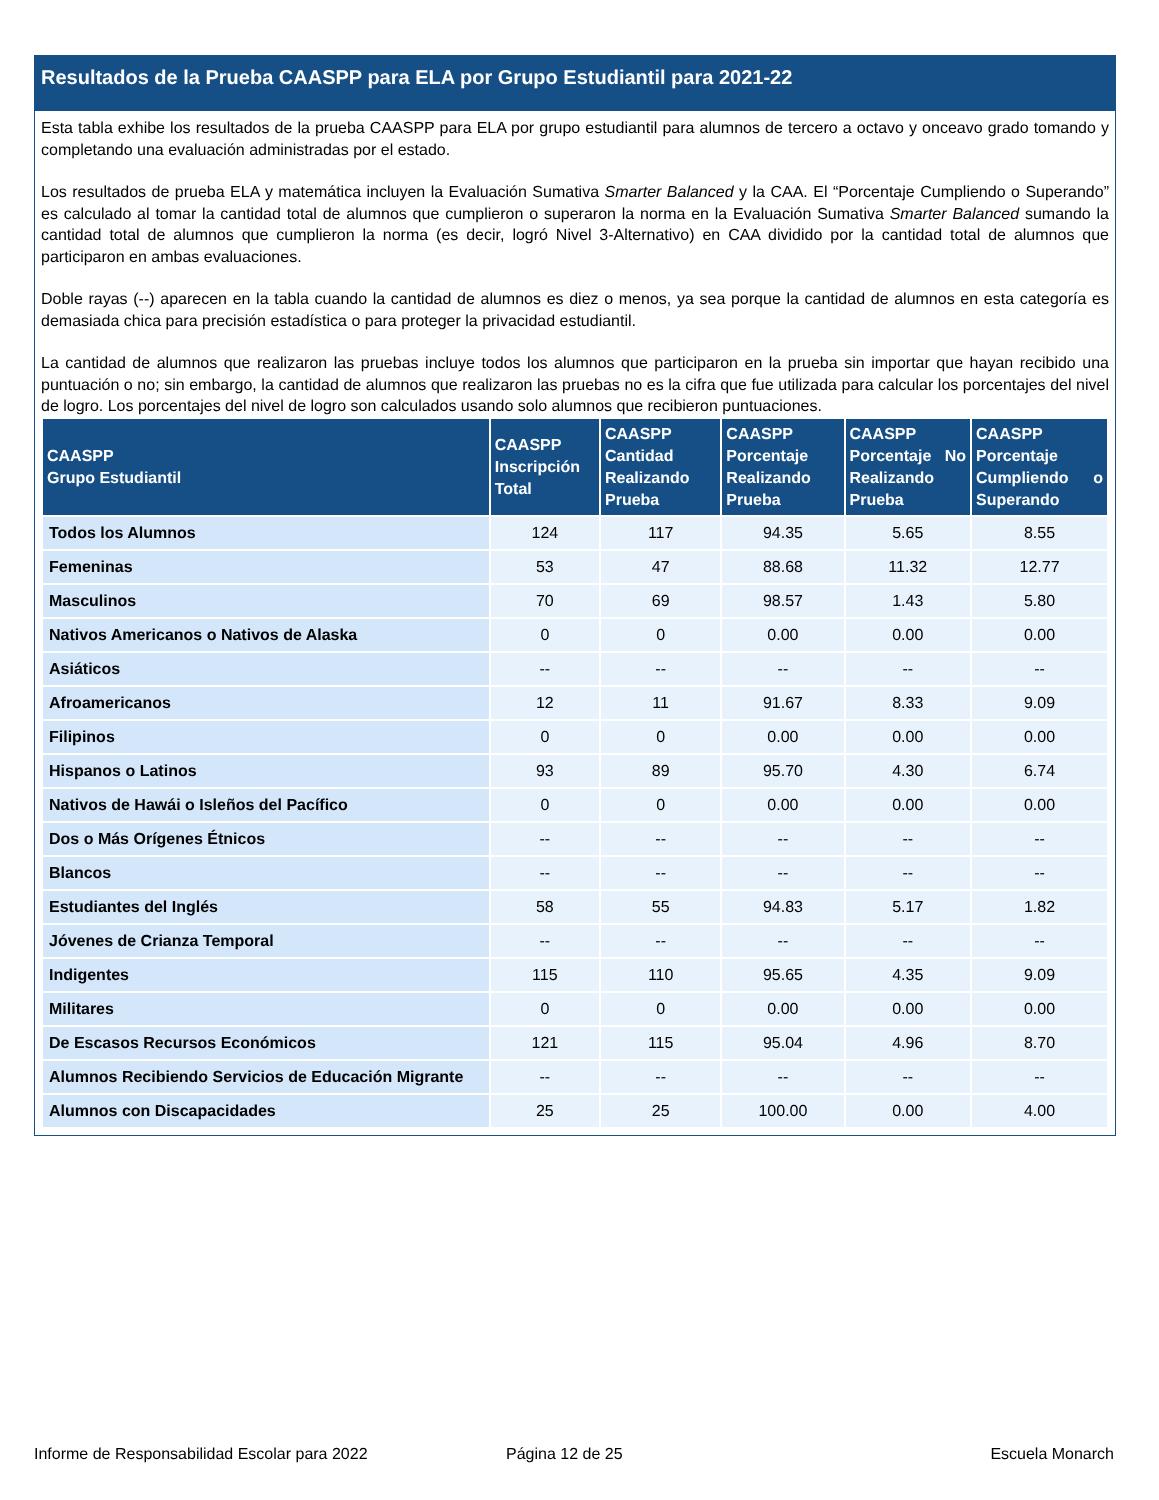Resultados de la Prueba CAASPP para ELA por Grupo Estudiantil para 2021-22
Esta tabla exhibe los resultados de la prueba CAASPP para ELA por grupo estudiantil para alumnos de tercero a octavo y onceavo grado tomando y completando una evaluación administradas por el estado.
Los resultados de prueba ELA y matemática incluyen la Evaluación Sumativa Smarter Balanced y la CAA. El “Porcentaje Cumpliendo o Superando” es calculado al tomar la cantidad total de alumnos que cumplieron o superaron la norma en la Evaluación Sumativa Smarter Balanced sumando la cantidad total de alumnos que cumplieron la norma (es decir, logró Nivel 3-Alternativo) en CAA dividido por la cantidad total de alumnos que participaron en ambas evaluaciones.
Doble rayas (--) aparecen en la tabla cuando la cantidad de alumnos es diez o menos, ya sea porque la cantidad de alumnos en esta categoría es demasiada chica para precisión estadística o para proteger la privacidad estudiantil.
La cantidad de alumnos que realizaron las pruebas incluye todos los alumnos que participaron en la prueba sin importar que hayan recibido una puntuación o no; sin embargo, la cantidad de alumnos que realizaron las pruebas no es la cifra que fue utilizada para calcular los porcentajes del nivel de logro. Los porcentajes del nivel de logro son calculados usando solo alumnos que recibieron puntuaciones.
| CAASPP Grupo Estudiantil | CAASPP Inscripción Total | CAASPP Cantidad Realizando Prueba | CAASPP Porcentaje Realizando Prueba | CAASPP Porcentaje No Realizando Prueba | CAASPP Porcentaje Cumpliendo o Superando |
| --- | --- | --- | --- | --- | --- |
| Todos los Alumnos | 124 | 117 | 94.35 | 5.65 | 8.55 |
| Femeninas | 53 | 47 | 88.68 | 11.32 | 12.77 |
| Masculinos | 70 | 69 | 98.57 | 1.43 | 5.80 |
| Nativos Americanos o Nativos de Alaska | 0 | 0 | 0.00 | 0.00 | 0.00 |
| Asiáticos | -- | -- | -- | -- | -- |
| Afroamericanos | 12 | 11 | 91.67 | 8.33 | 9.09 |
| Filipinos | 0 | 0 | 0.00 | 0.00 | 0.00 |
| Hispanos o Latinos | 93 | 89 | 95.70 | 4.30 | 6.74 |
| Nativos de Hawái o Isleños del Pacífico | 0 | 0 | 0.00 | 0.00 | 0.00 |
| Dos o Más Orígenes Étnicos | -- | -- | -- | -- | -- |
| Blancos | -- | -- | -- | -- | -- |
| Estudiantes del Inglés | 58 | 55 | 94.83 | 5.17 | 1.82 |
| Jóvenes de Crianza Temporal | -- | -- | -- | -- | -- |
| Indigentes | 115 | 110 | 95.65 | 4.35 | 9.09 |
| Militares | 0 | 0 | 0.00 | 0.00 | 0.00 |
| De Escasos Recursos Económicos | 121 | 115 | 95.04 | 4.96 | 8.70 |
| Alumnos Recibiendo Servicios de Educación Migrante | -- | -- | -- | -- | -- |
| Alumnos con Discapacidades | 25 | 25 | 100.00 | 0.00 | 4.00 |
Informe de Responsabilidad Escolar para 2022 Página 12 de 25 Escuela Monarch